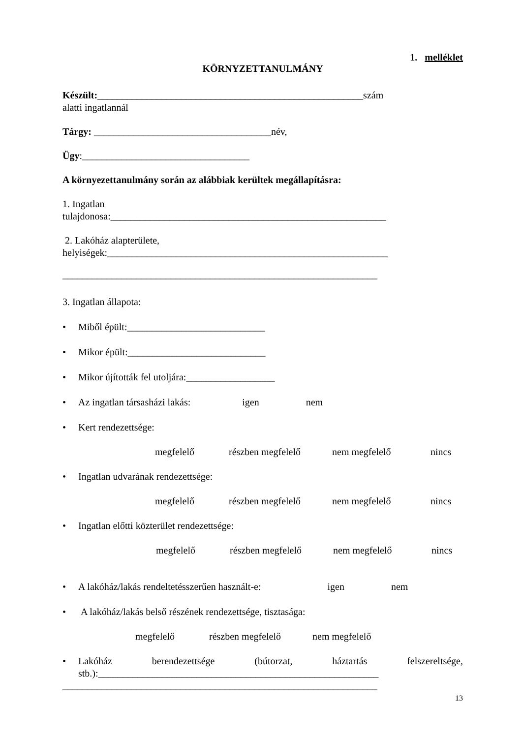1. melléklet
KÖRNYZETTANULMÁNY
Készült:______________________________________________________szám
alatti ingatlannál
Tárgy: ____________________________________név,
Ügy:__________________________________
A környezettanulmány során az alábbiak kerültek megállapításra:
1. Ingatlan
tulajdonosa:________________________________________________________
2. Lakóház alapterülete,
helyiségek:_________________________________________________________
________________________________________________________________
3. Ingatlan állapota:
• Miből épült:____________________________
• Mikor épült:____________________________
• Mikor újították fel utoljára:__________________
• Az ingatlan társasházi lakás: igen nem
• Kert rendezettsége:
megfelelő részben megfelelő nem megfelelő nincs
• Ingatlan udvarának rendezettsége:
megfelelő részben megfelelő nem megfelelő nincs
• Ingatlan előtti közterület rendezettsége:
megfelelő részben megfelelő nem megfelelő nincs
• A lakóház/lakás rendeltetésszerűen használt-e: igen nem
• A lakóház/lakás belső részének rendezettsége, tisztasága:
megfelelő részben megfelelő nem megfelelő
• Lakóház berendezettsége (bútorzat, háztartás felszereltsége,
stb.):_________________________________________________________
________________________________________________________________
13